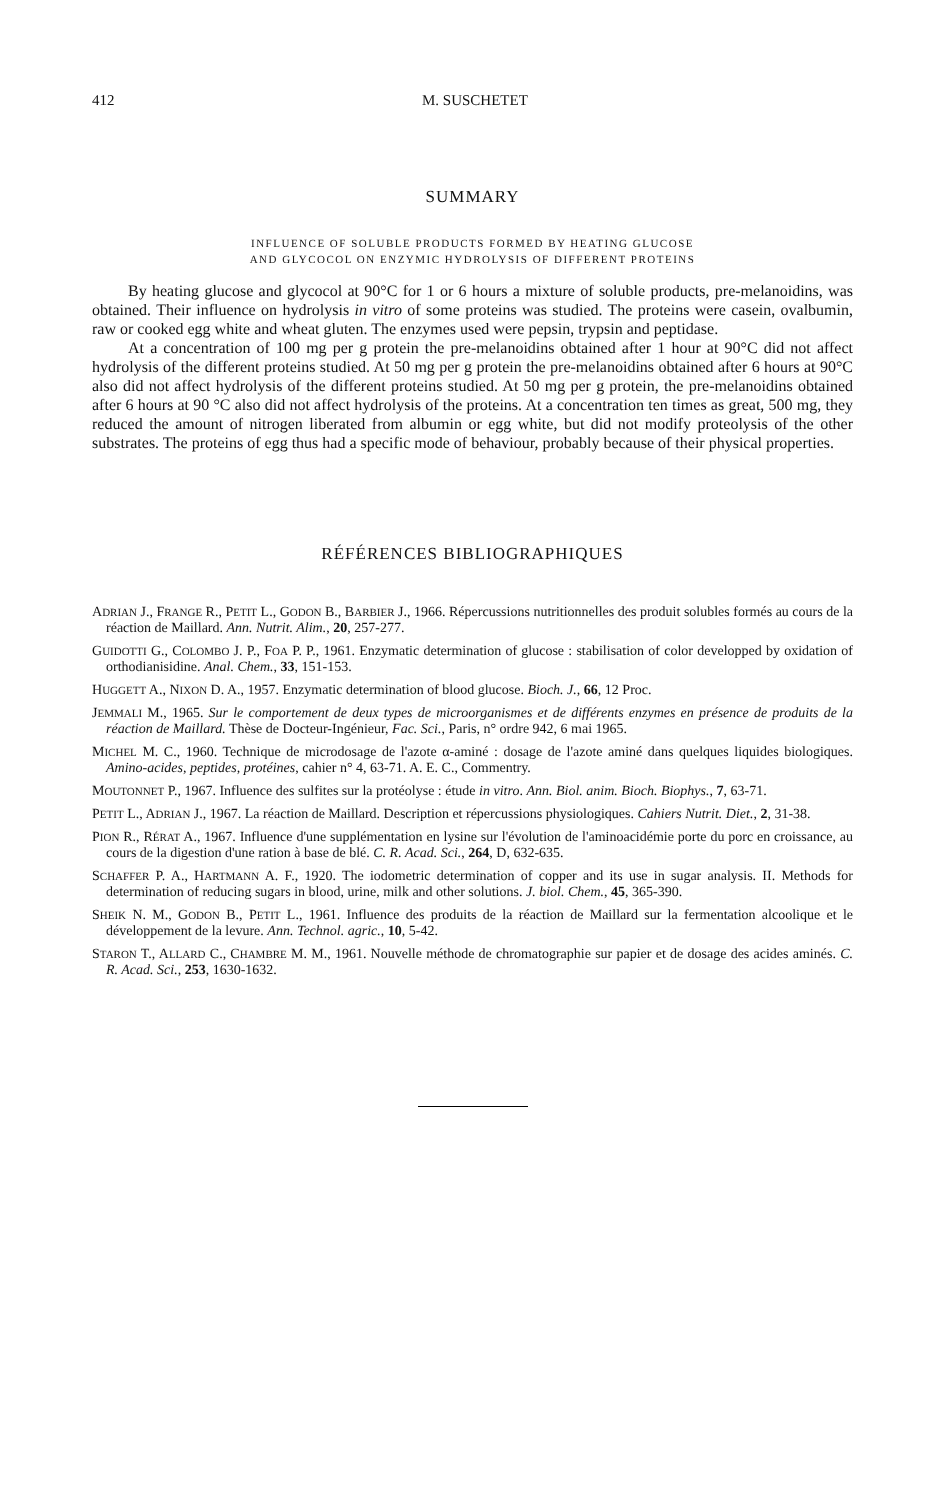412 M. SUSCHETET
SUMMARY
INFLUENCE OF SOLUBLE PRODUCTS FORMED BY HEATING GLUCOSE
AND GLYCOCOL ON ENZYMIC HYDROLYSIS OF DIFFERENT PROTEINS
By heating glucose and glycocol at 90°C for 1 or 6 hours a mixture of soluble products, pre-melanoidins, was obtained. Their influence on hydrolysis in vitro of some proteins was studied. The proteins were casein, ovalbumin, raw or cooked egg white and wheat gluten. The enzymes used were pepsin, trypsin and peptidase.
At a concentration of 100 mg per g protein the pre-melanoidins obtained after 1 hour at 90°C did not affect hydrolysis of the different proteins studied. At 50 mg per g protein the pre-melanoidins obtained after 6 hours at 90°C also did not affect hydrolysis of the different proteins studied. At 50 mg per g protein, the pre-melanoidins obtained after 6 hours at 90 °C also did not affect hydrolysis of the proteins. At a concentration ten times as great, 500 mg, they reduced the amount of nitrogen liberated from albumin or egg white, but did not modify proteolysis of the other substrates. The proteins of egg thus had a specific mode of behaviour, probably because of their physical properties.
RÉFÉRENCES BIBLIOGRAPHIQUES
ADRIAN J., FRANGE R., PETIT L., GODON B., BARBIER J., 1966. Répercussions nutritionnelles des produit solubles formés au cours de la réaction de Maillard. Ann. Nutrit. Alim., 20, 257-277.
GUIDOTTI G., COLOMBO J. P., FOA P. P., 1961. Enzymatic determination of glucose : stabilisation of color developped by oxidation of orthodianisidine. Anal. Chem., 33, 151-153.
HUGGETT A., NIXON D. A., 1957. Enzymatic determination of blood glucose. Bioch. J., 66, 12 Proc.
JEMMALI M., 1965. Sur le comportement de deux types de microorganismes et de différents enzymes en présence de produits de la réaction de Maillard. Thèse de Docteur-Ingénieur, Fac. Sci., Paris, n° ordre 942, 6 mai 1965.
MICHEL M. C., 1960. Technique de microdosage de l'azote α-aminé : dosage de l'azote aminé dans quelques liquides biologiques. Amino-acides, peptides, protéines, cahier n° 4, 63-71. A. E. C., Commentry.
MOUTONNET P., 1967. Influence des sulfites sur la protéolyse : étude in vitro. Ann. Biol. anim. Bioch. Biophys., 7, 63-71.
PETIT L., ADRIAN J., 1967. La réaction de Maillard. Description et répercussions physiologiques. Cahiers Nutrit. Diet., 2, 31-38.
PION R., RÉRAT A., 1967. Influence d'une supplémentation en lysine sur l'évolution de l'aminoacidémie porte du porc en croissance, au cours de la digestion d'une ration à base de blé. C. R. Acad. Sci., 264, D, 632-635.
SCHAFFER P. A., HARTMANN A. F., 1920. The iodometric determination of copper and its use in sugar analysis. II. Methods for determination of reducing sugars in blood, urine, milk and other solutions. J. biol. Chem., 45, 365-390.
SHEIK N. M., GODON B., PETIT L., 1961. Influence des produits de la réaction de Maillard sur la fermentation alcoolique et le développement de la levure. Ann. Technol. agric., 10, 5-42.
STARON T., ALLARD C., CHAMBRE M. M., 1961. Nouvelle méthode de chromatographie sur papier et de dosage des acides aminés. C. R. Acad. Sci., 253, 1630-1632.